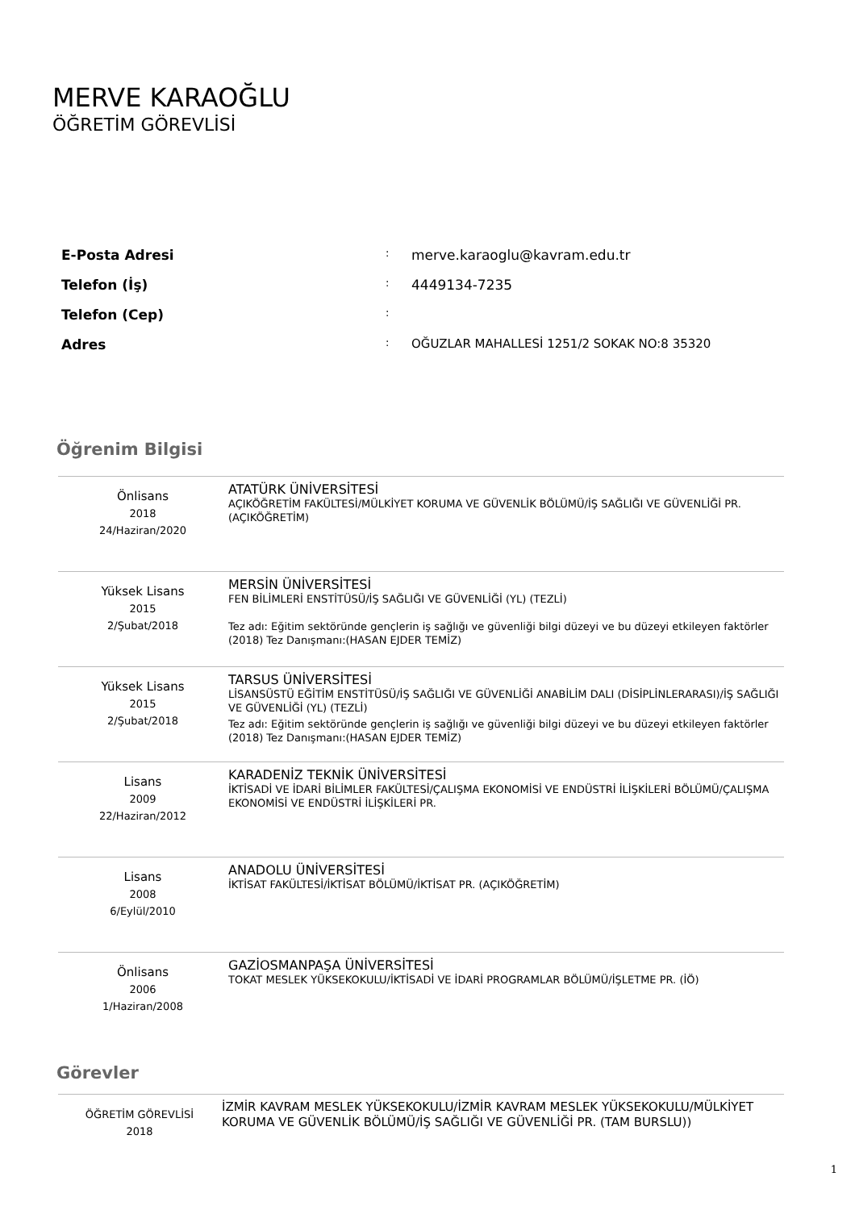MERVE KARAOĞLU
ÖĞRETİM GÖREVLİSİ
| E-Posta Adresi | : | merve.karaoglu@kavram.edu.tr |
| Telefon (İş) | : | 4449134-7235 |
| Telefon (Cep) | : | |
| Adres | : | OĞUZLAR MAHALLESİ 1251/2 SOKAK NO:8 35320 |
Öğrenim Bilgisi
| Önlisans 2018 24/Haziran/2020 | ATATÜRK ÜNİVERSİTESİ AÇIKÖĞRETİM FAKÜLTESİ/MÜLKİYET KORUMA VE GÜVENLİK BÖLÜMÜ/İŞ SAĞLIĞI VE GÜVENLİĞİ PR. (AÇIKÖĞRETİM) |
| Yüksek Lisans 2015 2/Şubat/2018 | MERSİN ÜNİVERSİTESİ FEN BİLİMLERİ ENSTİTÜSÜ/İŞ SAĞLIĞI VE GÜVENLİĞİ (YL) (TEZLİ) Tez adı: Eğitim sektöründe gençlerin iş sağlığı ve güvenliği bilgi düzeyi ve bu düzeyi etkileyen faktörler (2018) Tez Danışmanı:(HASAN EJDER TEMİZ) |
| Yüksek Lisans 2015 2/Şubat/2018 | TARSUS ÜNİVERSİTESİ LİSANSÜSTÜ EĞİTİM ENSTİTÜSÜ/İŞ SAĞLIĞI VE GÜVENLİĞİ ANABİLİM DALI (DİSİPLİNLERARASI)/İŞ SAĞLIĞI VE GÜVENLİĞİ (YL) (TEZLİ) Tez adı: Eğitim sektöründe gençlerin iş sağlığı ve güvenliği bilgi düzeyi ve bu düzeyi etkileyen faktörler (2018) Tez Danışmanı:(HASAN EJDER TEMİZ) |
| Lisans 2009 22/Haziran/2012 | KARADENİZ TEKNİK ÜNİVERSİTESİ İKTİSADİ VE İDARİ BİLİMLER FAKÜLTESİ/ÇALIŞMA EKONOMİSİ VE ENDÜSTRİ İLİŞKİLERİ BÖLÜMÜ/ÇALIŞMA EKONOMİSİ VE ENDÜSTRİ İLİŞKİLERİ PR. |
| Lisans 2008 6/Eylül/2010 | ANADOLU ÜNİVERSİTESİ İKTİSAT FAKÜLTESİ/İKTİSAT BÖLÜMÜ/İKTİSAT PR. (AÇIKÖĞRETİM) |
| Önlisans 2006 1/Haziran/2008 | GAZİOSMANPAŞA ÜNİVERSİTESİ TOKAT MESLEK YÜKSEKOKULU/İKTİSADİ VE İDARİ PROGRAMLAR BÖLÜMÜ/İŞLETME PR. (İÖ) |
Görevler
| ÖĞRETİM GÖREVLİSİ 2018 | İZMİR KAVRAM MESLEK YÜKSEKOKULU/İZMİR KAVRAM MESLEK YÜKSEKOKULU/MÜLKİYET KORUMA VE GÜVENLİK BÖLÜMÜ/İŞ SAĞLIĞI VE GÜVENLİĞİ PR. (TAM BURSLU)) |
1